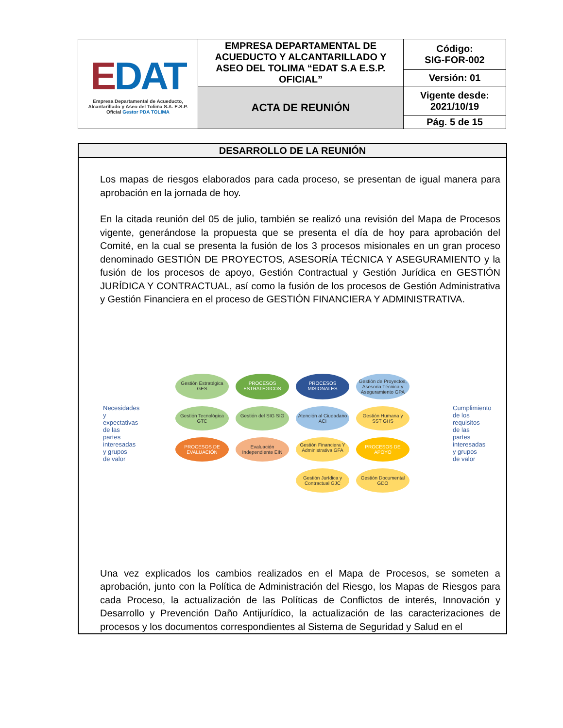| E DAT Empresa Departamental de Acueducto, Alcantarillado y Aseo del Tolima S.A. E.S.P. Oficial Gestor PDA TOLIMA | EMPRESA DEPARTAMENTAL DE ACUEDUCTO Y ALCANTARILLADO Y ASEO DEL TOLIMA “EDAT S.A E.S.P. OFICIAL” | Código: SIG-FOR-002 |
| | | Versión: 01 |
| | ACTA DE REUNIÓN | Vigente desde: 2021/10/19 |
| | | Pág. 5 de 15 |
DESARROLLO DE LA REUNIÓN
Los mapas de riesgos elaborados para cada proceso, se presentan de igual manera para aprobación en la jornada de hoy.
En la citada reunión del 05 de julio, también se realizó una revisión del Mapa de Procesos vigente, generándose la propuesta que se presenta el día de hoy para aprobación del Comité, en la cual se presenta la fusión de los 3 procesos misionales en un gran proceso denominado GESTIÓN DE PROYECTOS, ASESORÍA TÉCNICA Y ASEGURAMIENTO y la fusión de los procesos de apoyo, Gestión Contractual y Gestión Jurídica en GESTIÓN JURÍDICA Y CONTRACTUAL, así como la fusión de los procesos de Gestión Administrativa y Gestión Financiera en el proceso de GESTIÓN FINANCIERA Y ADMINISTRATIVA.
Necesidades y expectativas de las partes interesadas y grupos de valor
Gestión Estratégica GES
PROCESOS ESTRATÉGICOS
PROCESOS MISIONALES
Gestión de Proyectos, Asesoria Técnica y Aseguramiento GPA
Gestión Tecnológica GTC
Gestión del SIG SIG
Atención al Ciudadano ACI
Gestión Humana y SST GHS
PROCESOS DE EVALUACIÓN
Evaluación Independiente EIN
Gestión Financiera Y Administrativa GFA
PROCESOS DE APOYO
Gestión Jurídica y Contractual GJC
Gestión Documental GDO
Cumplimiento de los requisitos de las partes interesadas y grupos de valor
Una vez explicados los cambios realizados en el Mapa de Procesos, se someten a aprobación, junto con la Política de Administración del Riesgo, los Mapas de Riesgos para cada Proceso, la actualización de las Políticas de Conflictos de interés, Innovación y Desarrollo y Prevención Daño Antijurídico, la actualización de las caracterizaciones de procesos y los documentos correspondientes al Sistema de Seguridad y Salud en el